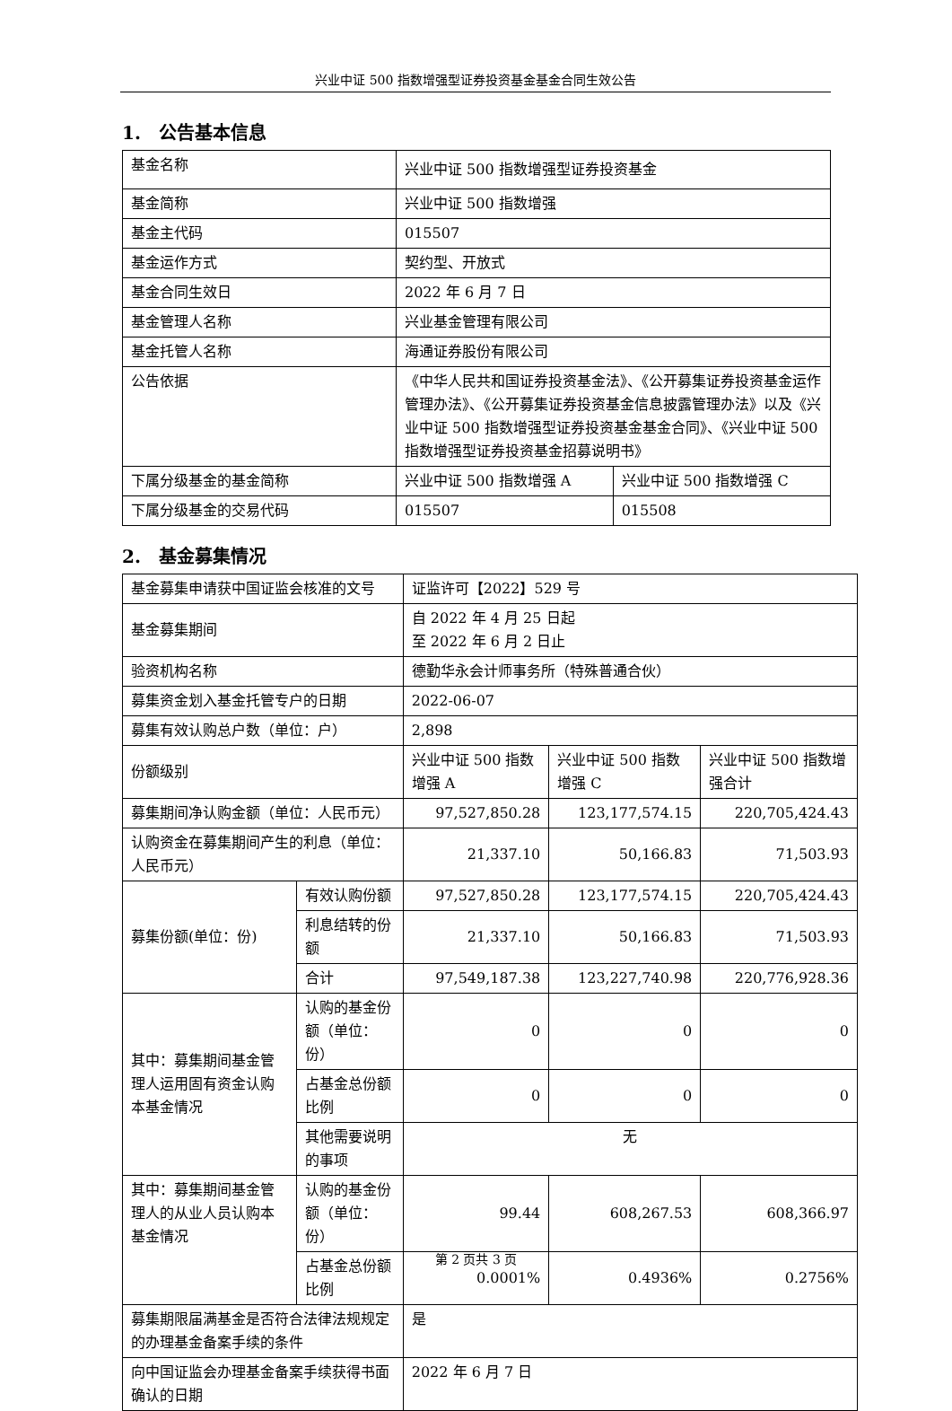兴业中证 500 指数增强型证券投资基金基金合同生效公告
1.　公告基本信息
| 基金名称 | 兴业中证 500 指数增强型证券投资基金 | |
| 基金简称 | 兴业中证 500 指数增强 | |
| 基金主代码 | 015507 | |
| 基金运作方式 | 契约型、开放式 | |
| 基金合同生效日 | 2022 年 6 月 7 日 | |
| 基金管理人名称 | 兴业基金管理有限公司 | |
| 基金托管人名称 | 海通证券股份有限公司 | |
| 公告依据 | 《中华人民共和国证券投资基金法》、《公开募集证券投资基金运作管理办法》、《公开募集证券投资基金信息披露管理办法》以及《兴业中证 500 指数增强型证券投资基金基金合同》、《兴业中证 500 指数增强型证券投资基金招募说明书》 | |
| 下属分级基金的基金简称 | 兴业中证 500 指数增强 A | 兴业中证 500 指数增强 C |
| 下属分级基金的交易代码 | 015507 | 015508 |
2.　基金募集情况
| 基金募集申请获中国证监会核准的文号 | | 证监许可【2022】529 号 | | |
| 基金募集期间 | | 自 2022 年 4 月 25 日起 至 2022 年 6 月 2 日止 | | |
| 验资机构名称 | | 德勤华永会计师事务所（特殊普通合伙） | | |
| 募集资金划入基金托管专户的日期 | | 2022-06-07 | | |
| 募集有效认购总户数（单位：户） | | 2,898 | | |
| 份额级别 | | 兴业中证 500 指数增强 A | 兴业中证 500 指数增强 C | 兴业中证 500 指数增强合计 |
| 募集期间净认购金额（单位：人民币元） | | 97,527,850.28 | 123,177,574.15 | 220,705,424.43 |
| 认购资金在募集期间产生的利息（单位：人民币元） | | 21,337.10 | 50,166.83 | 71,503.93 |
| 募集份额(单位：份) | 有效认购份额 | 97,527,850.28 | 123,177,574.15 | 220,705,424.43 |
| | 利息结转的份额 | 21,337.10 | 50,166.83 | 71,503.93 |
| | 合计 | 97,549,187.38 | 123,227,740.98 | 220,776,928.36 |
| 其中：募集期间基金管理人运用固有资金认购本基金情况 | 认购的基金份额（单位：份） | 0 | 0 | 0 |
| | 占基金总份额比例 | 0 | 0 | 0 |
| | 其他需要说明的事项 | 无 | | |
| 其中：募集期间基金管理人的从业人员认购本基金情况 | 认购的基金份额（单位：份） | 99.44 | 608,267.53 | 608,366.97 |
| | 占基金总份额比例 | 0.0001% | 0.4936% | 0.2756% |
| 募集期限届满基金是否符合法律法规规定的办理基金备案手续的条件 | | 是 | | |
| 向中国证监会办理基金备案手续获得书面确认的日期 | | 2022 年 6 月 7 日 | | |
第 2 页共 3 页